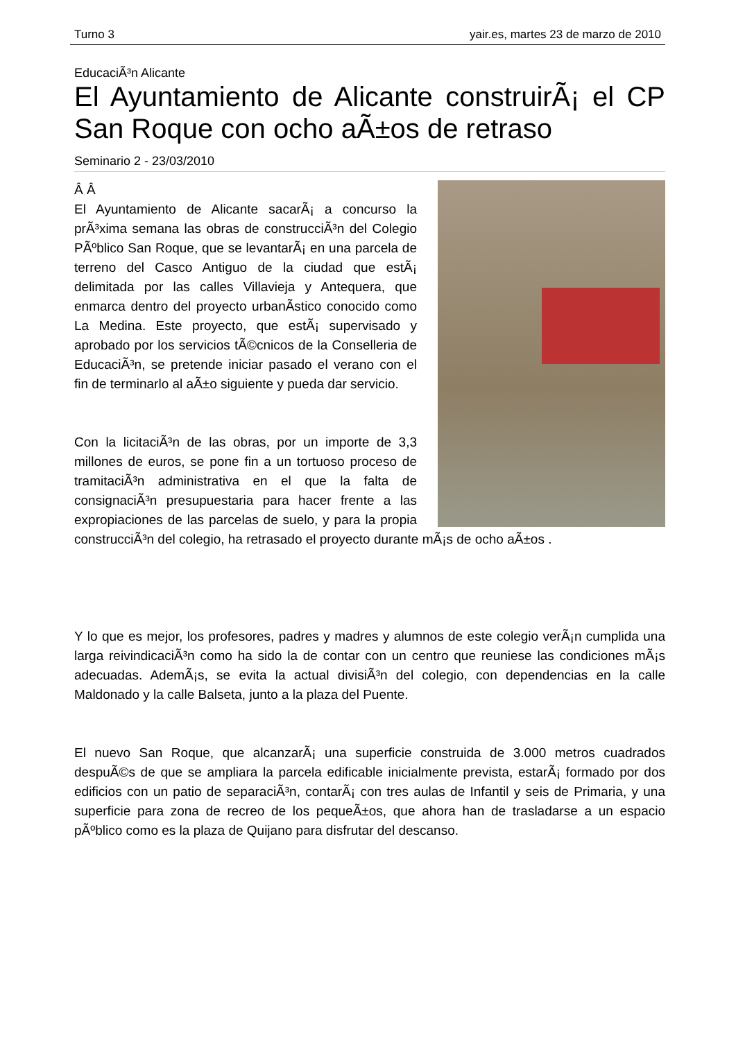Turno 3 yair.es, martes 23 de marzo de 2010
EducaciÃ³n Alicante
El Ayuntamiento de Alicante construirÃ¡ el CP San Roque con ocho aÃ±os de retraso
Seminario 2 - 23/03/2010
Â Â
El Ayuntamiento de Alicante sacarÃ¡ a concurso la prÃ³xima semana las obras de construcciÃ³n del Colegio PÃºblico San Roque, que se levantarÃ¡ en una parcela de terreno del Casco Antiguo de la ciudad que estÃ¡ delimitada por las calles Villavieja y Antequera, que enmarca dentro del proyecto urbanÃ­stico conocido como La Medina. Este proyecto, que estÃ¡ supervisado y aprobado por los servicios tÃ©cnicos de la Conselleria de EducaciÃ³n, se pretende iniciar pasado el verano con el fin de terminarlo al aÃ±o siguiente y pueda dar servicio.
Con la licitaciÃ³n de las obras, por un importe de 3,3 millones de euros, se pone fin a un tortuoso proceso de tramitaciÃ³n administrativa en el que la falta de consignaciÃ³n presupuestaria para hacer frente a las expropiaciones de las parcelas de suelo, y para la propia construcciÃ³n del colegio, ha retrasado el proyecto durante mÃ¡s de ocho aÃ±os .
Y lo que es mejor, los profesores, padres y madres y alumnos de este colegio verÃ¡n cumplida una larga reivindicaciÃ³n como ha sido la de contar con un centro que reuniese las condiciones mÃ¡s adecuadas. AdemÃ¡s, se evita la actual divisiÃ³n del colegio, con dependencias en la calle Maldonado y la calle Balseta, junto a la plaza del Puente.
El nuevo San Roque, que alcanzarÃ¡ una superficie construida de 3.000 metros cuadrados despuÃ©s de que se ampliara la parcela edificable inicialmente prevista, estarÃ¡ formado por dos edificios con un patio de separaciÃ³n, contarÃ¡ con tres aulas de Infantil y seis de Primaria, y una superficie para zona de recreo de los pequeÃ±os, que ahora han de trasladarse a un espacio pÃºblico como es la plaza de Quijano para disfrutar del descanso.